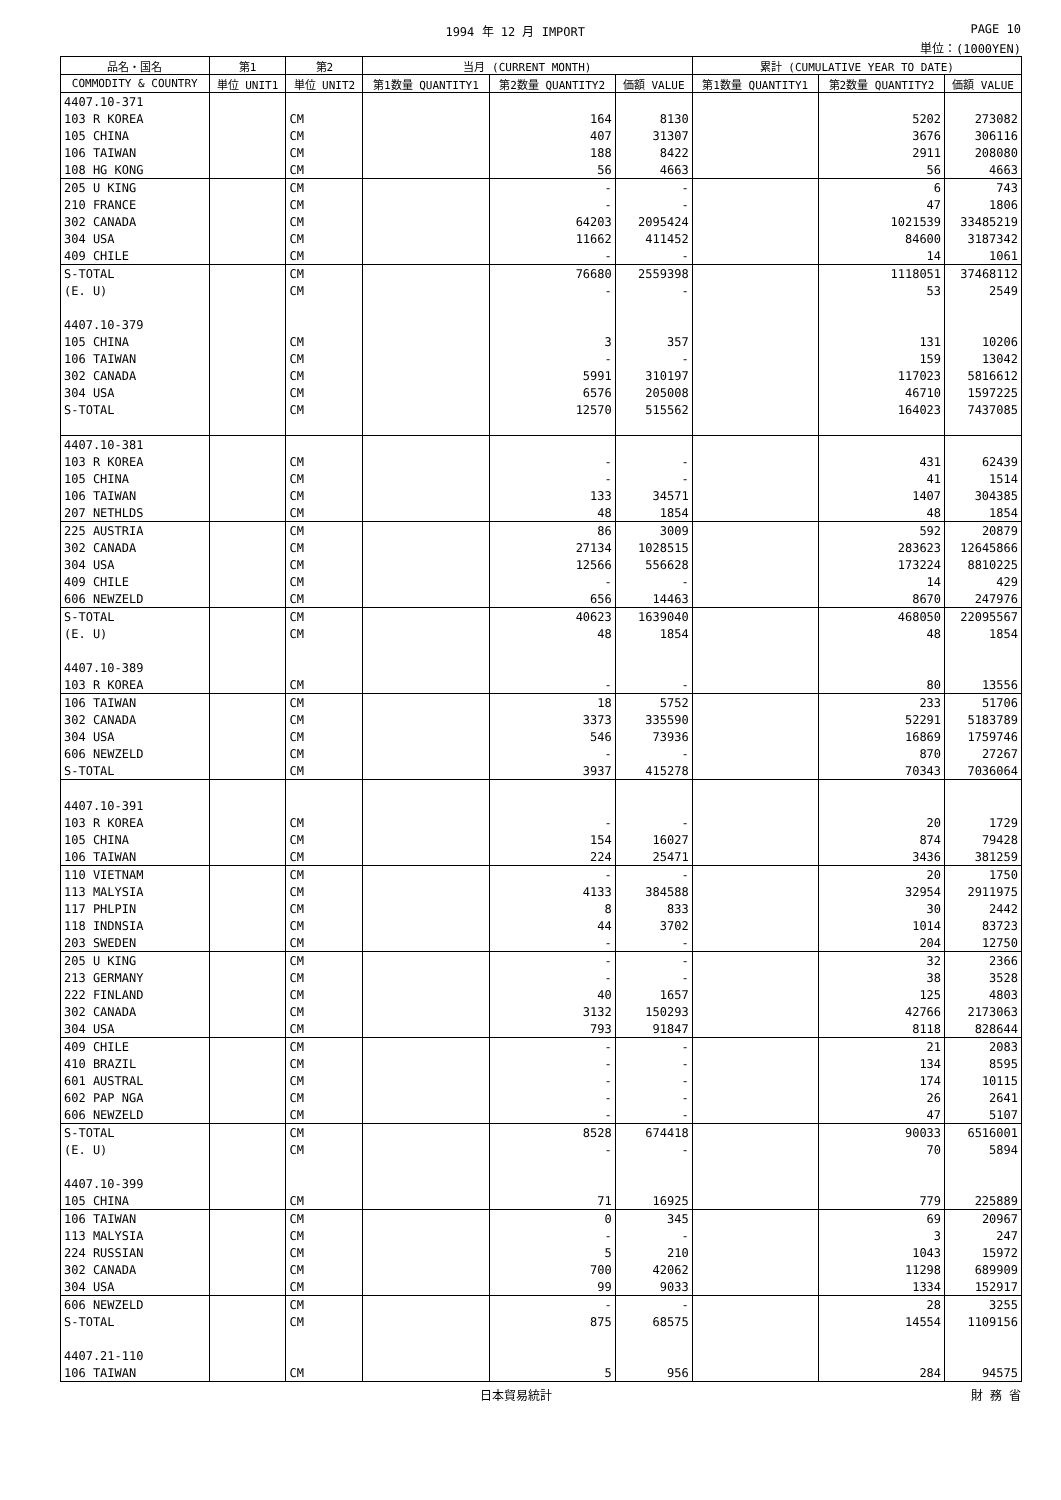1994 年 12 月 IMPORT PAGE 10
単位：(1000YEN)
| 品名・国名 | 第1 | 第2 | 当月 (CURRENT MONTH) | | | 累計 (CUMULATIVE YEAR TO DATE) | | |
| --- | --- | --- | --- | --- | --- | --- | --- | --- |
| COMMODITY & COUNTRY | 単位 UNIT1 | 単位 UNIT2 | 第1数量 QUANTITY1 | 第2数量 QUANTITY2 | 価額 VALUE | 第1数量 QUANTITY1 | 第2数量 QUANTITY2 | 価額 VALUE |
| 4407.10-371 | | | | | | | | |
| 103 R KOREA | | CM | | 164 | 8130 | | 5202 | 273082 |
| 105 CHINA | | CM | | 407 | 31307 | | 3676 | 306116 |
| 106 TAIWAN | | CM | | 188 | 8422 | | 2911 | 208080 |
| 108 HG KONG | | CM | | 56 | 4663 | | 56 | 4663 |
| 205 U KING | | CM | | - | - | | 6 | 743 |
| 210 FRANCE | | CM | | - | - | | 47 | 1806 |
| 302 CANADA | | CM | | 64203 | 2095424 | | 1021539 | 33485219 |
| 304 USA | | CM | | 11662 | 411452 | | 84600 | 3187342 |
| 409 CHILE | | CM | | - | - | | 14 | 1061 |
| S-TOTAL | | CM | | 76680 | 2559398 | | 1118051 | 37468112 |
| (E. U) | | CM | | - | - | | 53 | 2549 |
| 4407.10-379 | | | | | | | | |
| 105 CHINA | | CM | | 3 | 357 | | 131 | 10206 |
| 106 TAIWAN | | CM | | - | - | | 159 | 13042 |
| 302 CANADA | | CM | | 5991 | 310197 | | 117023 | 5816612 |
| 304 USA | | CM | | 6576 | 205008 | | 46710 | 1597225 |
| S-TOTAL | | CM | | 12570 | 515562 | | 164023 | 7437085 |
| 4407.10-381 | | | | | | | | |
| 103 R KOREA | | CM | | - | - | | 431 | 62439 |
| 105 CHINA | | CM | | - | - | | 41 | 1514 |
| 106 TAIWAN | | CM | | 133 | 34571 | | 1407 | 304385 |
| 207 NETHLDS | | CM | | 48 | 1854 | | 48 | 1854 |
| 225 AUSTRIA | | CM | | 86 | 3009 | | 592 | 20879 |
| 302 CANADA | | CM | | 27134 | 1028515 | | 283623 | 12645866 |
| 304 USA | | CM | | 12566 | 556628 | | 173224 | 8810225 |
| 409 CHILE | | CM | | - | - | | 14 | 429 |
| 606 NEWZELD | | CM | | 656 | 14463 | | 8670 | 247976 |
| S-TOTAL | | CM | | 40623 | 1639040 | | 468050 | 22095567 |
| (E. U) | | CM | | 48 | 1854 | | 48 | 1854 |
| 4407.10-389 | | | | | | | | |
| 103 R KOREA | | CM | | - | - | | 80 | 13556 |
| 106 TAIWAN | | CM | | 18 | 5752 | | 233 | 51706 |
| 302 CANADA | | CM | | 3373 | 335590 | | 52291 | 5183789 |
| 304 USA | | CM | | 546 | 73936 | | 16869 | 1759746 |
| 606 NEWZELD | | CM | | - | - | | 870 | 27267 |
| S-TOTAL | | CM | | 3937 | 415278 | | 70343 | 7036064 |
| 4407.10-391 | | | | | | | | |
| 103 R KOREA | | CM | | - | - | | 20 | 1729 |
| 105 CHINA | | CM | | 154 | 16027 | | 874 | 79428 |
| 106 TAIWAN | | CM | | 224 | 25471 | | 3436 | 381259 |
| 110 VIETNAM | | CM | | - | - | | 20 | 1750 |
| 113 MALYSIA | | CM | | 4133 | 384588 | | 32954 | 2911975 |
| 117 PHLPIN | | CM | | 8 | 833 | | 30 | 2442 |
| 118 INDNSIA | | CM | | 44 | 3702 | | 1014 | 83723 |
| 203 SWEDEN | | CM | | - | - | | 204 | 12750 |
| 205 U KING | | CM | | - | - | | 32 | 2366 |
| 213 GERMANY | | CM | | - | - | | 38 | 3528 |
| 222 FINLAND | | CM | | 40 | 1657 | | 125 | 4803 |
| 302 CANADA | | CM | | 3132 | 150293 | | 42766 | 2173063 |
| 304 USA | | CM | | 793 | 91847 | | 8118 | 828644 |
| 409 CHILE | | CM | | - | - | | 21 | 2083 |
| 410 BRAZIL | | CM | | - | - | | 134 | 8595 |
| 601 AUSTRAL | | CM | | - | - | | 174 | 10115 |
| 602 PAP NGA | | CM | | - | - | | 26 | 2641 |
| 606 NEWZELD | | CM | | - | - | | 47 | 5107 |
| S-TOTAL | | CM | | 8528 | 674418 | | 90033 | 6516001 |
| (E. U) | | CM | | - | - | | 70 | 5894 |
| 4407.10-399 | | | | | | | | |
| 105 CHINA | | CM | | 71 | 16925 | | 779 | 225889 |
| 106 TAIWAN | | CM | | 0 | 345 | | 69 | 20967 |
| 113 MALYSIA | | CM | | - | - | | 3 | 247 |
| 224 RUSSIAN | | CM | | 5 | 210 | | 1043 | 15972 |
| 302 CANADA | | CM | | 700 | 42062 | | 11298 | 689909 |
| 304 USA | | CM | | 99 | 9033 | | 1334 | 152917 |
| 606 NEWZELD | | CM | | - | - | | 28 | 3255 |
| S-TOTAL | | CM | | 875 | 68575 | | 14554 | 1109156 |
| 4407.21-110 | | | | | | | | |
| 106 TAIWAN | | CM | | 5 | 956 | | 284 | 94575 |
日本貿易統計 財 務 省